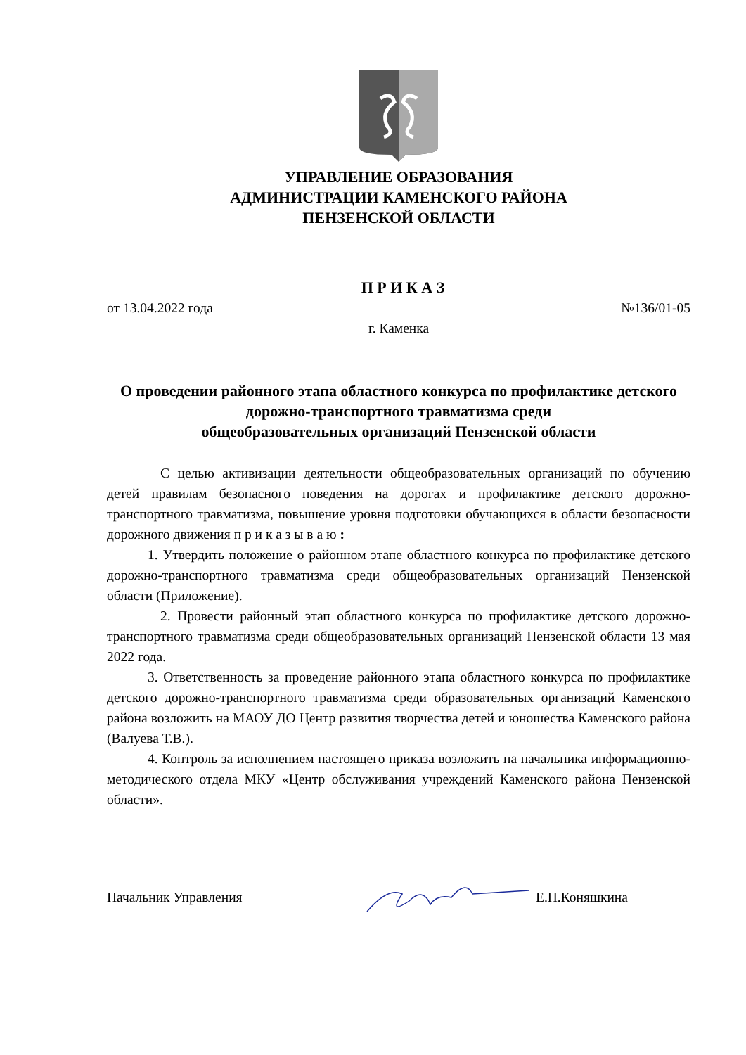УПРАВЛЕНИЕ ОБРАЗОВАНИЯ
АДМИНИСТРАЦИИ КАМЕНСКОГО РАЙОНА
ПЕНЗЕНСКОЙ ОБЛАСТИ
П Р И К А З
от 13.04.2022 года №136/01-05
г. Каменка
О проведении районного этапа областного конкурса по профилактике детского дорожно-транспортного травматизма среди
общеобразовательных организаций Пензенской области
С целью активизации деятельности общеобразовательных организаций по обучению детей правилам безопасного поведения на дорогах и профилактике детского дорожно-транспортного травматизма, повышение уровня подготовки обучающихся в области безопасности дорожного движения п р и к а з ы в а ю :
1. Утвердить положение о районном этапе областного конкурса по профилактике детского дорожно-транспортного травматизма среди общеобразовательных организаций Пензенской области (Приложение).
2. Провести районный этап областного конкурса по профилактике детского дорожно-транспортного травматизма среди общеобразовательных организаций Пензенской области 13 мая 2022 года.
3. Ответственность за проведение районного этапа областного конкурса по профилактике детского дорожно-транспортного травматизма среди образовательных организаций Каменского района возложить на МАОУ ДО Центр развития творчества детей и юношества Каменского района (Валуева Т.В.).
4. Контроль за исполнением настоящего приказа возложить на начальника информационно-методического отдела МКУ «Центр обслуживания учреждений Каменского района Пензенской области».
Начальник Управления Е.Н.Коняшкина